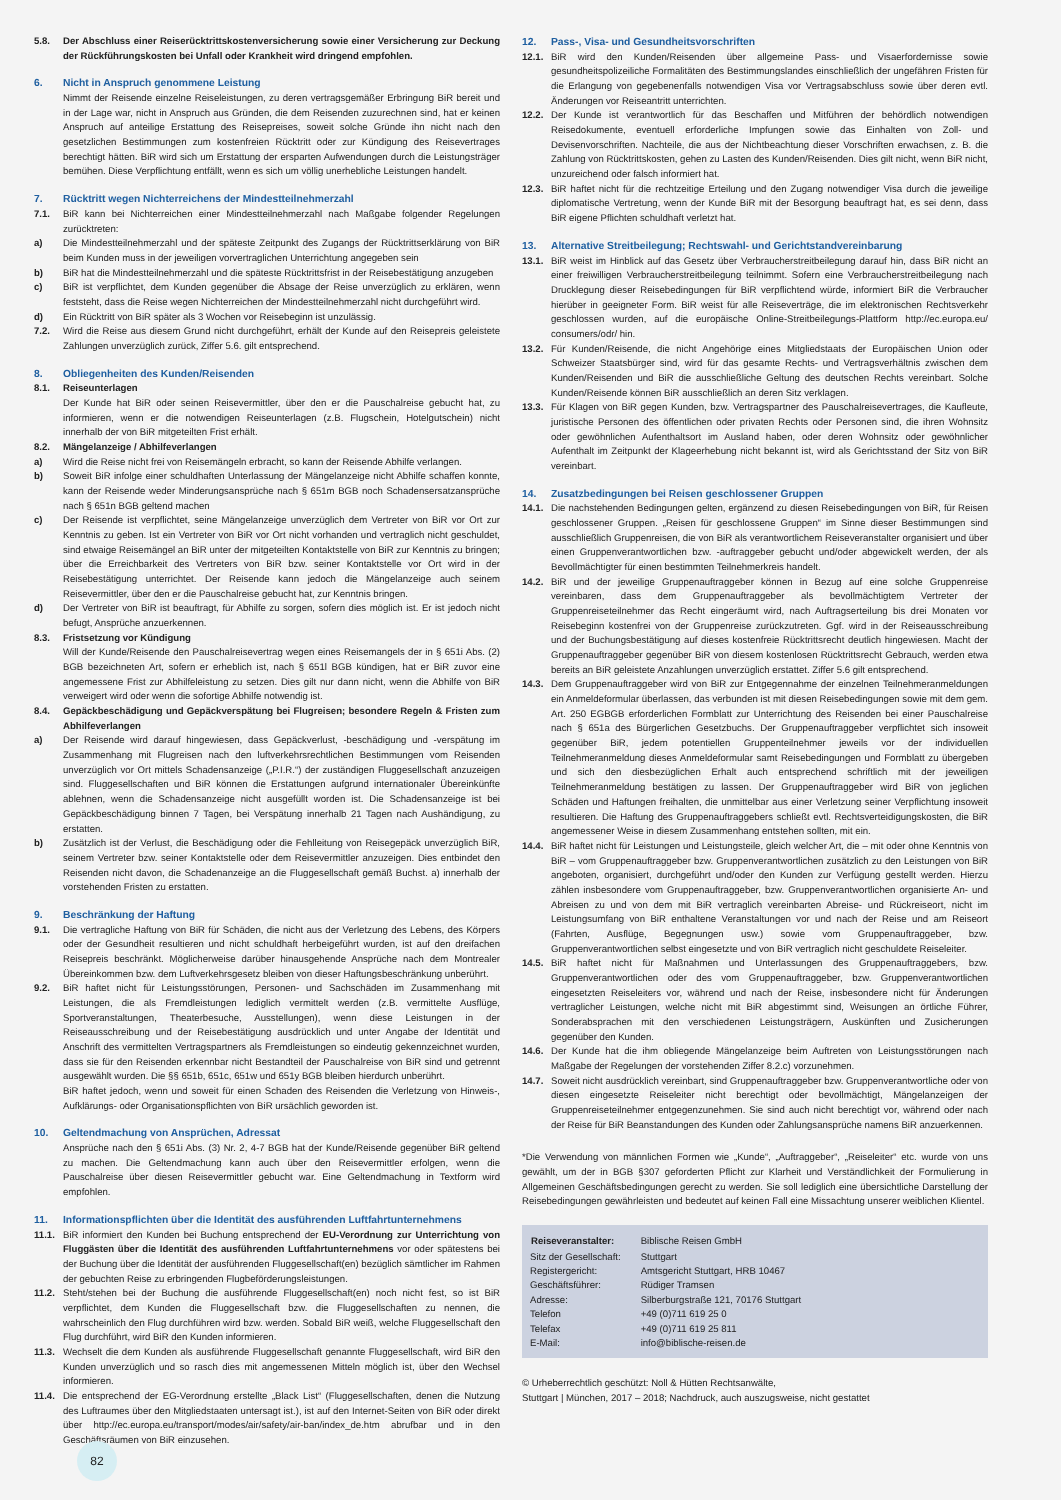5.8. Der Abschluss einer Reiserücktrittskostenversicherung sowie einer Versicherung zur Deckung der Rückführungskosten bei Unfall oder Krankheit wird dringend empfohlen.
6. Nicht in Anspruch genommene Leistung
Nimmt der Reisende einzelne Reiseleistungen, zu deren vertragsgemäßer Erbringung BiR bereit und in der Lage war, nicht in Anspruch aus Gründen, die dem Reisenden zuzurechnen sind, hat er keinen Anspruch auf anteilige Erstattung des Reisepreises, soweit solche Gründe ihn nicht nach den gesetzlichen Bestimmungen zum kostenfreien Rücktritt oder zur Kündigung des Reisevertrages berechtigt hätten. BiR wird sich um Erstattung der ersparten Aufwendungen durch die Leistungsträger bemühen. Diese Verpflichtung entfällt, wenn es sich um völlig unerhebliche Leistungen handelt.
7. Rücktritt wegen Nichterreichens der Mindestteilnehmerzahl
7.1. BiR kann bei Nichterreichen einer Mindestteilnehmerzahl nach Maßgabe folgender Regelungen zurücktreten:
a) Die Mindestteilnehmerzahl und der späteste Zeitpunkt des Zugangs der Rücktrittserklärung von BiR beim Kunden muss in der jeweiligen vorvertraglichen Unterrichtung angegeben sein
b) BiR hat die Mindestteilnehmerzahl und die späteste Rücktrittsfrist in der Reisebestätigung anzugeben
c) BiR ist verpflichtet, dem Kunden gegenüber die Absage der Reise unverzüglich zu erklären, wenn feststeht, dass die Reise wegen Nichterreichen der Mindestteilnehmerzahl nicht durchgeführt wird.
d) Ein Rücktritt von BiR später als 3 Wochen vor Reisebeginn ist unzulässig.
7.2. Wird die Reise aus diesem Grund nicht durchgeführt, erhält der Kunde auf den Reisepreis geleistete Zahlungen unverzüglich zurück, Ziffer 5.6. gilt entsprechend.
8. Obliegenheiten des Kunden/Reisenden
8.1. Reiseunterlagen
Der Kunde hat BiR oder seinen Reisevermittler, über den er die Pauschalreise gebucht hat, zu informieren, wenn er die notwendigen Reiseunterlagen (z.B. Flugschein, Hotelgutschein) nicht innerhalb der von BiR mitgeteilten Frist erhält.
8.2. Mängelanzeige / Abhilfeverlangen
a) Wird die Reise nicht frei von Reisemängeln erbracht, so kann der Reisende Abhilfe verlangen.
b) Soweit BiR infolge einer schuldhaften Unterlassung der Mängelanzeige nicht Abhilfe schaffen konnte, kann der Reisende weder Minderungsansprüche nach § 651m BGB noch Schadensersatzansprüche nach § 651n BGB geltend machen
c) Der Reisende ist verpflichtet, seine Mängelanzeige unverzüglich dem Vertreter von BiR vor Ort zur Kenntnis zu geben. Ist ein Vertreter von BiR vor Ort nicht vorhanden und vertraglich nicht geschuldet, sind etwaige Reisemängel an BiR unter der mitgeteilten Kontaktstelle von BiR zur Kenntnis zu bringen; über die Erreichbarkeit des Vertreters von BiR bzw. seiner Kontaktstelle vor Ort wird in der Reisebestätigung unterrichtet. Der Reisende kann jedoch die Mängelanzeige auch seinem Reisevermittler, über den er die Pauschalreise gebucht hat, zur Kenntnis bringen.
d) Der Vertreter von BiR ist beauftragt, für Abhilfe zu sorgen, sofern dies möglich ist. Er ist jedoch nicht befugt, Ansprüche anzuerkennen.
8.3. Fristsetzung vor Kündigung
Will der Kunde/Reisende den Pauschalreisevertrag wegen eines Reisemangels der in § 651i Abs. (2) BGB bezeichneten Art, sofern er erheblich ist, nach § 651l BGB kündigen, hat er BiR zuvor eine angemessene Frist zur Abhilfeleistung zu setzen. Dies gilt nur dann nicht, wenn die Abhilfe von BiR verweigert wird oder wenn die sofortige Abhilfe notwendig ist.
8.4. Gepäckbeschädigung und Gepäckverspätung bei Flugreisen; besondere Regeln & Fristen zum Abhilfeverlangen
a) Der Reisende wird darauf hingewiesen, dass Gepäckverlust, -beschädigung und -verspätung im Zusammenhang mit Flugreisen nach den luftverkehrsrechtlichen Bestimmungen vom Reisenden unverzüglich vor Ort mittels Schadensanzeige („P.I.R.“) der zuständigen Fluggesellschaft anzuzeigen sind. Fluggesellschaften und BiR können die Erstattungen aufgrund internationaler Übereinkünfte ablehnen, wenn die Schadensanzeige nicht ausgefüllt worden ist. Die Schadensanzeige ist bei Gepäckbeschädigung binnen 7 Tagen, bei Verspätung innerhalb 21 Tagen nach Aushändigung, zu erstatten.
b) Zusätzlich ist der Verlust, die Beschädigung oder die Fehlleitung von Reisegepäck unverzüglich BiR, seinem Vertreter bzw. seiner Kontaktstelle oder dem Reisevermittler anzuzeigen. Dies entbindet den Reisenden nicht davon, die Schadenanzeige an die Fluggesellschaft gemäß Buchst. a) innerhalb der vorstehenden Fristen zu erstatten.
9. Beschränkung der Haftung
9.1. Die vertragliche Haftung von BiR für Schäden, die nicht aus der Verletzung des Lebens, des Körpers oder der Gesundheit resultieren und nicht schuldhaft herbeigeführt wurden, ist auf den dreifachen Reisepreis beschränkt. Möglicherweise darüber hinausgehende Ansprüche nach dem Montrealer Übereinkommen bzw. dem Luftverkehrsgesetz bleiben von dieser Haftungsbeschränkung unberührt.
9.2. BiR haftet nicht für Leistungsstörungen, Personen- und Sachschäden im Zusammenhang mit Leistungen, die als Fremdleistungen lediglich vermittelt werden (z.B. vermittelte Ausflüge, Sportveranstaltungen, Theaterbesuche, Ausstellungen), wenn diese Leistungen in der Reiseausschreibung und der Reisebestätigung ausdrücklich und unter Angabe der Identität und Anschrift des vermittelten Vertragspartners als Fremdleistungen so eindeutig gekennzeichnet wurden, dass sie für den Reisenden erkennbar nicht Bestandteil der Pauschalreise von BiR sind und getrennt ausgewählt wurden. Die §§ 651b, 651c, 651w und 651y BGB bleiben hierdurch unberührt.
BiR haftet jedoch, wenn und soweit für einen Schaden des Reisenden die Verletzung von Hinweis-, Aufklärungs- oder Organisationspflichten von BiR ursächlich geworden ist.
10. Geltendmachung von Ansprüchen, Adressat
Ansprüche nach den § 651i Abs. (3) Nr. 2, 4-7 BGB hat der Kunde/Reisende gegenüber BiR geltend zu machen. Die Geltendmachung kann auch über den Reisevermittler erfolgen, wenn die Pauschalreise über diesen Reisevermittler gebucht war. Eine Geltendmachung in Textform wird empfohlen.
11. Informationspflichten über die Identität des ausführenden Luftfahrtunternehmens
11.1. BiR informiert den Kunden bei Buchung entsprechend der EU-Verordnung zur Unterrichtung von Fluggästen über die Identität des ausführenden Luftfahrtunternehmens vor oder spätestens bei der Buchung über die Identität der ausführenden Fluggesellschaft(en) bezüglich sämtlicher im Rahmen der gebuchten Reise zu erbringenden Flugbeförderungsleistungen.
11.2. Steht/stehen bei der Buchung die ausführende Fluggesellschaft(en) noch nicht fest, so ist BiR verpflichtet, dem Kunden die Fluggesellschaft bzw. die Fluggesellschaften zu nennen, die wahrscheinlich den Flug durchführen wird bzw. werden. Sobald BiR weiß, welche Fluggesellschaft den Flug durchführt, wird BiR den Kunden informieren.
11.3. Wechselt die dem Kunden als ausführende Fluggesellschaft genannte Fluggesellschaft, wird BiR den Kunden unverzüglich und so rasch dies mit angemessenen Mitteln möglich ist, über den Wechsel informieren.
11.4. Die entsprechend der EG-Verordnung erstellte „Black List“ (Fluggesellschaften, denen die Nutzung des Luftraumes über den Mitgliedstaaten untersagt ist.), ist auf den Internet-Seiten von BiR oder direkt über http://ec.europa.eu/transport/modes/air/safety/air-ban/index_de.htm abrufbar und in den Geschäftsräumen von BiR einzusehen.
12. Pass-, Visa- und Gesundheitsvorschriften
12.1. BiR wird den Kunden/Reisenden über allgemeine Pass- und Visaerfordernisse sowie gesundheitspolizeiliche Formalitäten des Bestimmungslandes einschließlich der ungefähren Fristen für die Erlangung von gegebenenfalls notwendigen Visa vor Vertragsabschluss sowie über deren evtl. Änderungen vor Reiseantritt unterrichten.
12.2. Der Kunde ist verantwortlich für das Beschaffen und Mitführen der behördlich notwendigen Reisedokumente, eventuell erforderliche Impfungen sowie das Einhalten von Zoll- und Devisenvorschriften. Nachteile, die aus der Nichtbeachtung dieser Vorschriften erwachsen, z. B. die Zahlung von Rücktrittskosten, gehen zu Lasten des Kunden/Reisenden. Dies gilt nicht, wenn BiR nicht, unzureichend oder falsch informiert hat.
12.3. BiR haftet nicht für die rechtzeitige Erteilung und den Zugang notwendiger Visa durch die jeweilige diplomatische Vertretung, wenn der Kunde BiR mit der Besorgung beauftragt hat, es sei denn, dass BiR eigene Pflichten schuldhaft verletzt hat.
13. Alternative Streitbeilegung; Rechtswahl- und Gerichtstandvereinbarung
13.1. BiR weist im Hinblick auf das Gesetz über Verbraucherstreitbeilegung darauf hin, dass BiR nicht an einer freiwilligen Verbraucherstreitbeilegung teilnimmt. Sofern eine Verbraucherstreitbeilegung nach Drucklegung dieser Reisebedingungen für BiR verpflichtend würde, informiert BiR die Verbraucher hierüber in geeigneter Form. BiR weist für alle Reiseverträge, die im elektronischen Rechtsverkehr geschlossen wurden, auf die europäische Online-Streitbeilegungs-Plattform http://ec.europa.eu/ consumers/odr/ hin.
13.2. Für Kunden/Reisende, die nicht Angehörige eines Mitgliedstaats der Europäischen Union oder Schweizer Staatsbürger sind, wird für das gesamte Rechts- und Vertragsverhältnis zwischen dem Kunden/Reisenden und BiR die ausschließliche Geltung des deutschen Rechts vereinbart. Solche Kunden/Reisende können BiR ausschließlich an deren Sitz verklagen.
13.3. Für Klagen von BiR gegen Kunden, bzw. Vertragspartner des Pauschalreisevertrages, die Kaufleute, juristische Personen des öffentlichen oder privaten Rechts oder Personen sind, die ihren Wohnsitz oder gewöhnlichen Aufenthaltsort im Ausland haben, oder deren Wohnsitz oder gewöhnlicher Aufenthalt im Zeitpunkt der Klageerhebung nicht bekannt ist, wird als Gerichtsstand der Sitz von BiR vereinbart.
14. Zusatzbedingungen bei Reisen geschlossener Gruppen
14.1. Die nachstehenden Bedingungen gelten, ergänzend zu diesen Reisebedingungen von BiR, für Reisen geschlossener Gruppen. „Reisen für geschlossene Gruppen“ im Sinne dieser Bestimmungen sind ausschließlich Gruppenreisen, die von BiR als verantwortlichem Reiseveranstalter organisiert und über einen Gruppenverantwortlichen bzw. -auftraggeber gebucht und/oder abgewickelt werden, der als Bevollmächtigter für einen bestimmten Teilnehmerkreis handelt.
14.2. BiR und der jeweilige Gruppenauftraggeber können in Bezug auf eine solche Gruppenreise vereinbaren, dass dem Gruppenauftraggeber als bevollmächtigtem Vertreter der Gruppenreiseteilnehmer das Recht eingeräumt wird, nach Auftragserteilung bis drei Monaten vor Reisebeginn kostenfrei von der Gruppenreise zurückzutreten. Ggf. wird in der Reiseausschreibung und der Buchungsbestätigung auf dieses kostenfreie Rücktrittsrecht deutlich hingewiesen. Macht der Gruppenauftraggeber gegenüber BiR von diesem kostenlosen Rücktrittsrecht Gebrauch, werden etwa bereits an BiR geleistete Anzahlungen unverzüglich erstattet. Ziffer 5.6 gilt entsprechend.
14.3. Dem Gruppenauftraggeber wird von BiR zur Entgegennahme der einzelnen Teilnehmeranmeldungen ein Anmeldeformular überlassen, das verbunden ist mit diesen Reisebedingungen sowie mit dem gem. Art. 250 EGBGB erforderlichen Formblatt zur Unterrichtung des Reisenden bei einer Pauschalreise nach § 651a des Bürgerlichen Gesetzbuchs. Der Gruppenauftraggeber verpflichtet sich insoweit gegenüber BiR, jedem potentiellen Gruppenteilnehmer jeweils vor der individuellen Teilnehmeranmeldung dieses Anmeldeformular samt Reisebedingungen und Formblatt zu übergeben und sich den diesbezüglichen Erhalt auch entsprechend schriftlich mit der jeweiligen Teilnehmeranmeldung bestätigen zu lassen. Der Gruppenauftraggeber wird BiR von jeglichen Schäden und Haftungen freihalten, die unmittelbar aus einer Verletzung seiner Verpflichtung insoweit resultieren. Die Haftung des Gruppenauftraggebers schließt evtl. Rechtsverteidigungskosten, die BiR angemessener Weise in diesem Zusammenhang entstehen sollten, mit ein.
14.4. BiR haftet nicht für Leistungen und Leistungsteile, gleich welcher Art, die – mit oder ohne Kenntnis von BiR – vom Gruppenauftraggeber bzw. Gruppenverantwortlichen zusätzlich zu den Leistungen von BiR angeboten, organisiert, durchgeführt und/oder den Kunden zur Verfügung gestellt werden. Hierzu zählen insbesondere vom Gruppenauftraggeber, bzw. Gruppenverantwortlichen organisierte An- und Abreisen zu und von dem mit BiR vertraglich vereinbarten Abreise- und Rückreiseort, nicht im Leistungsumfang von BiR enthaltene Veranstaltungen vor und nach der Reise und am Reiseort (Fahrten, Ausflüge, Begegnungen usw.) sowie vom Gruppenauftraggeber, bzw. Gruppenverantwortlichen selbst eingesetzte und von BiR vertraglich nicht geschuldete Reiseleiter.
14.5. BiR haftet nicht für Maßnahmen und Unterlassungen des Gruppenauftraggebers, bzw. Gruppenverantwortlichen oder des vom Gruppenauftraggeber, bzw. Gruppenverantwortlichen eingesetzten Reiseleiters vor, während und nach der Reise, insbesondere nicht für Änderungen vertraglicher Leistungen, welche nicht mit BiR abgestimmt sind, Weisungen an örtliche Führer, Sonderabsprachen mit den verschiedenen Leistungsträgern, Auskünften und Zusicherungen gegenüber den Kunden.
14.6. Der Kunde hat die ihm obliegende Mängelanzeige beim Auftreten von Leistungsstörungen nach Maßgabe der Regelungen der vorstehenden Ziffer 8.2.c) vorzunehmen.
14.7. Soweit nicht ausdrücklich vereinbart, sind Gruppenauftraggeber bzw. Gruppenverantwortliche oder von diesen eingesetzte Reiseleiter nicht berechtigt oder bevollmächtigt, Mängelanzeigen der Gruppenreiseteilnehmer entgegenzunehmen. Sie sind auch nicht berechtigt vor, während oder nach der Reise für BiR Beanstandungen des Kunden oder Zahlungsansprüche namens BiR anzuerkennen.
*Die Verwendung von männlichen Formen wie „Kunde“, „Auftraggeber“, „Reiseleiter“ etc. wurde von uns gewählt, um der in BGB §307 geforderten Pflicht zur Klarheit und Verständlichkeit der Formulierung in Allgemeinen Geschäftsbedingungen gerecht zu werden. Sie soll lediglich eine übersichtliche Darstellung der Reisebedingungen gewährleisten und bedeutet auf keinen Fall eine Missachtung unserer weiblichen Klientel.
| Reiseveranstalter: | Biblische Reisen GmbH |
| Sitz der Gesellschaft: | Stuttgart |
| Registergericht: | Amtsgericht Stuttgart, HRB 10467 |
| Geschäftsführer: | Rüdiger Tramsen |
| Adresse: | Silberburgstraße 121, 70176 Stuttgart |
| Telefon | +49 (0)711 619 25 0 |
| Telefax | +49 (0)711 619 25 811 |
| E-Mail: | info@biblische-reisen.de |
© Urheberrechtlich geschützt: Noll & Hütten Rechtsanwälte,
Stuttgart | München, 2017 – 2018; Nachdruck, auch auszugsweise, nicht gestattet
82